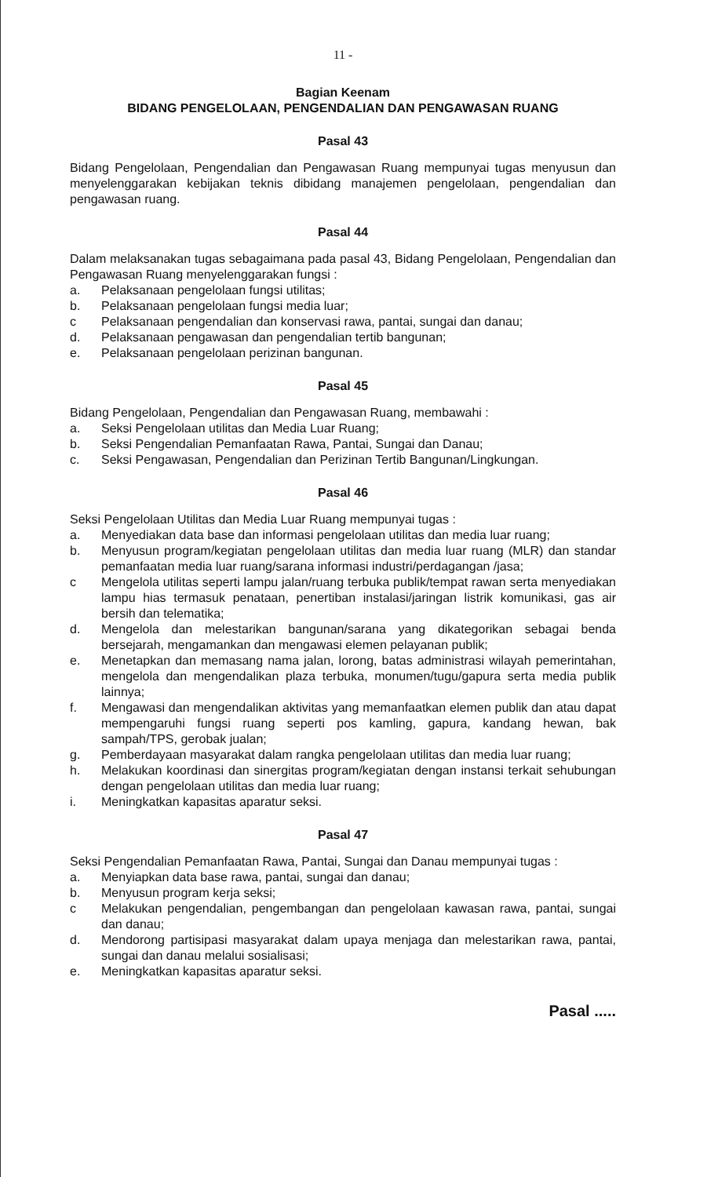11 -
Bagian Keenam
BIDANG PENGELOLAAN, PENGENDALIAN DAN PENGAWASAN RUANG
Pasal 43
Bidang Pengelolaan, Pengendalian dan Pengawasan Ruang mempunyai tugas menyusun dan menyelenggarakan kebijakan teknis dibidang manajemen pengelolaan, pengendalian dan pengawasan ruang.
Pasal 44
Dalam melaksanakan tugas sebagaimana pada pasal 43, Bidang Pengelolaan, Pengendalian dan Pengawasan Ruang menyelenggarakan fungsi :
a. Pelaksanaan pengelolaan fungsi utilitas;
b. Pelaksanaan pengelolaan fungsi media luar;
c Pelaksanaan pengendalian dan konservasi rawa, pantai, sungai dan danau;
d. Pelaksanaan pengawasan dan pengendalian tertib bangunan;
e. Pelaksanaan pengelolaan perizinan bangunan.
Pasal 45
Bidang Pengelolaan, Pengendalian dan Pengawasan Ruang, membawahi :
a. Seksi Pengelolaan utilitas dan Media Luar Ruang;
b. Seksi Pengendalian Pemanfaatan Rawa, Pantai, Sungai dan Danau;
c. Seksi Pengawasan, Pengendalian dan Perizinan Tertib Bangunan/Lingkungan.
Pasal 46
Seksi Pengelolaan Utilitas dan Media Luar Ruang mempunyai tugas :
a. Menyediakan data base dan informasi pengelolaan utilitas dan media luar ruang;
b. Menyusun program/kegiatan pengelolaan utilitas dan media luar ruang (MLR) dan standar pemanfaatan media luar ruang/sarana informasi industri/perdagangan /jasa;
c Mengelola utilitas seperti lampu jalan/ruang terbuka publik/tempat rawan serta menyediakan lampu hias termasuk penataan, penertiban instalasi/jaringan listrik komunikasi, gas air bersih dan telematika;
d. Mengelola dan melestarikan bangunan/sarana yang dikategorikan sebagai benda bersejarah, mengamankan dan mengawasi elemen pelayanan publik;
e. Menetapkan dan memasang nama jalan, lorong, batas administrasi wilayah pemerintahan, mengelola dan mengendalikan plaza terbuka, monumen/tugu/gapura serta media publik lainnya;
f. Mengawasi dan mengendalikan aktivitas yang memanfaatkan elemen publik dan atau dapat mempengaruhi fungsi ruang seperti pos kamling, gapura, kandang hewan, bak sampah/TPS, gerobak jualan;
g. Pemberdayaan masyarakat dalam rangka pengelolaan utilitas dan media luar ruang;
h. Melakukan koordinasi dan sinergitas program/kegiatan dengan instansi terkait sehubungan dengan pengelolaan utilitas dan media luar ruang;
i. Meningkatkan kapasitas aparatur seksi.
Pasal 47
Seksi Pengendalian Pemanfaatan Rawa, Pantai, Sungai dan Danau mempunyai tugas :
a. Menyiapkan data base rawa, pantai, sungai dan danau;
b. Menyusun program kerja seksi;
c Melakukan pengendalian, pengembangan dan pengelolaan kawasan rawa, pantai, sungai dan danau;
d. Mendorong partisipasi masyarakat dalam upaya menjaga dan melestarikan rawa, pantai, sungai dan danau melalui sosialisasi;
e. Meningkatkan kapasitas aparatur seksi.
Pasal .....